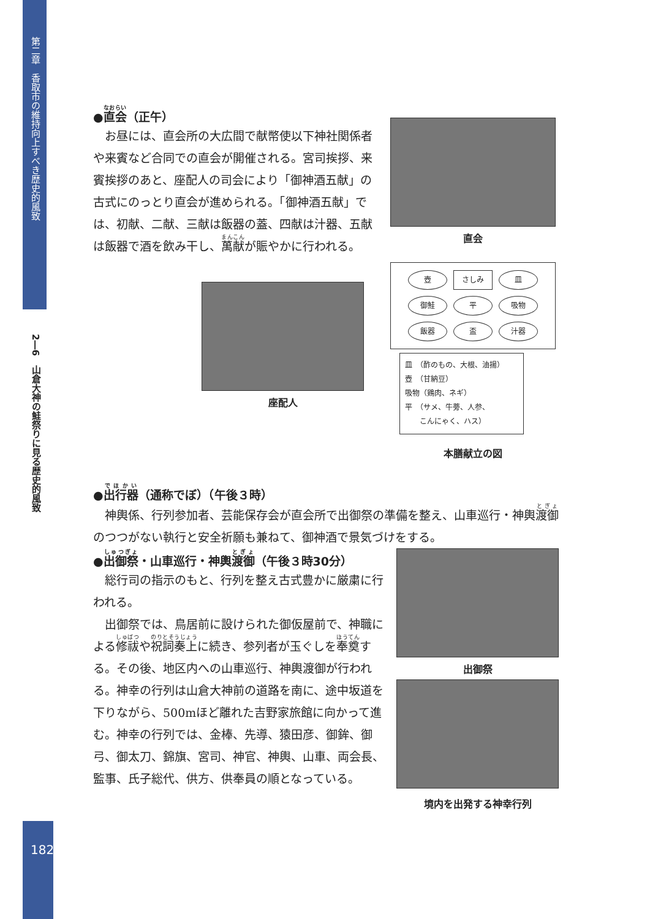第二章　香取市の維持向上すべき歴史的風致
2―6　山倉大神の鮭祭りに見る歴史的風致
182
●直会（正午）
お昼には、直会所の大広間で献幣使以下神社関係者や来賓など合同での直会が開催される。宮司挨拶、来賓挨拶のあと、座配人の司会により「御神酒五献」の古式にのっとり直会が進められる。「御神酒五献」では、初献、二献、三献は飯器の蓋、四献は汁器、五献は飯器で酒を飲み干し、萬献が賑やかに行われる。
座配人
直会
壺
さしみ
皿
御鮭
平
吸物
飯器
盃
汁器
皿　（酢のもの、大根、油揚）
壺　（甘納豆）
吸物（鶏肉、ネギ）
平　（サメ、牛蒡、人参、
　　こんにゃく、ハス）
本膳献立の図
●出行器（通称でぼ）（午後３時）
神輿係、行列参加者、芸能保存会が直会所で出御祭の準備を整え、山車巡行・神輿渡御のつつがない執行と安全祈願も兼ねて、御神酒で景気づけをする。
●出御祭・山車巡行・神輿渡御（午後３時30分）
総行司の指示のもと、行列を整え古式豊かに厳粛に行われる。
出御祭では、鳥居前に設けられた御仮屋前で、神職による修祓や祝詞奏上に続き、参列者が玉ぐしを奉奠する。その後、地区内への山車巡行、神輿渡御が行われる。神幸の行列は山倉大神前の道路を南に、途中坂道を下りながら、500mほど離れた吉野家旅館に向かって進む。神幸の行列では、金棒、先導、猿田彦、御鉾、御弓、御太刀、錦旗、宮司、神官、神輿、山車、両会長、監事、氏子総代、供方、供奉員の順となっている。
出御祭
境内を出発する神幸行列